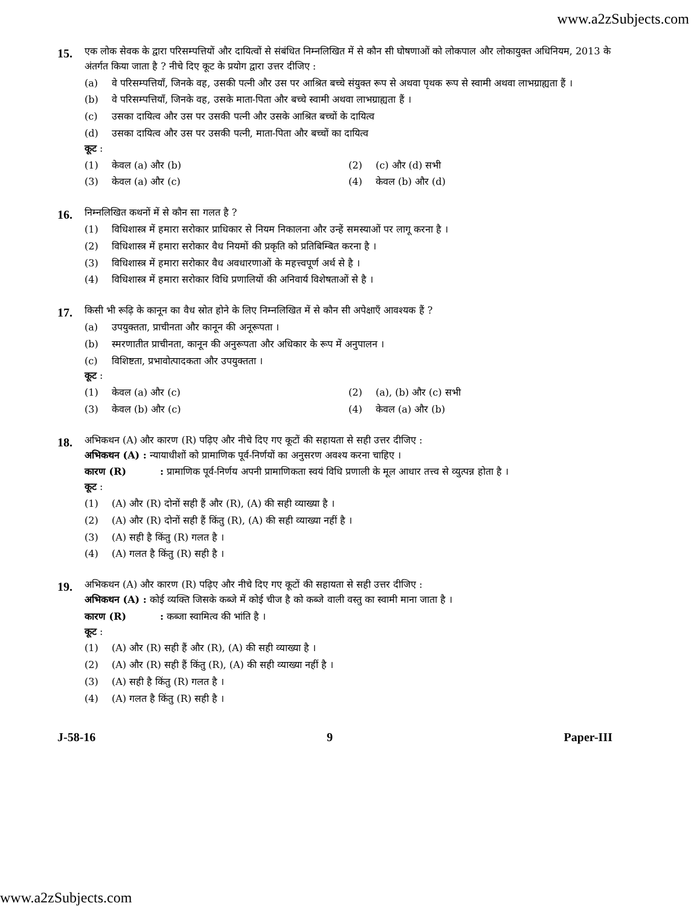www.a2zSubjects.com
15.
एक लोक सेवक के द्वारा परिसम्पत्तियों और दायित्वों से संबंधित निम्नलिखित में से कौन सी घोषणाओं को लोकपाल और लोकायुक्त अधिनियम, 2013 के अंतर्गत किया जाता है ? नीचे दिए कूट के प्रयोग द्वारा उत्तर दीजिए :
(a) वे परिसम्पत्तियाँ, जिनके वह, उसकी पत्नी और उस पर आश्रित बच्चे संयुक्त रूप से अथवा पृथक रूप से स्वामी अथवा लाभग्राह्यता हैं ।
(b) वे परिसम्पत्तियाँ, जिनके वह, उसके माता-पिता और बच्चे स्वामी अथवा लाभग्राह्यता हैं ।
(c) उसका दायित्व और उस पर उसकी पत्नी और उसके आश्रित बच्चों के दायित्व
(d) उसका दायित्व और उस पर उसकी पत्नी, माता-पिता और बच्चों का दायित्व
कूट :
(1) केवल (a) और (b) (2) (c) और (d) सभी
(3) केवल (a) और (c) (4) केवल (b) और (d)
16.
निम्नलिखित कथनों में से कौन सा गलत है ?
(1) विधिशास्त्र में हमारा सरोकार प्राधिकार से नियम निकालना और उन्हें समस्याओं पर लागू करना है ।
(2) विधिशास्त्र में हमारा सरोकार वैध नियमों की प्रकृति को प्रतिबिम्बित करना है ।
(3) विधिशास्त्र में हमारा सरोकार वैध अवधारणाओं के महत्त्वपूर्ण अर्थ से है ।
(4) विधिशास्त्र में हमारा सरोकार विधि प्रणालियों की अनिवार्य विशेषताओं से है ।
17.
किसी भी रूढ़ि के कानून का वैध स्रोत होने के लिए निम्नलिखित में से कौन सी अपेक्षाएँ आवश्यक हैं ?
(a) उपयुक्तता, प्राचीनता और कानून की अनूरूपता ।
(b) स्मरणातीत प्राचीनता, कानून की अनुरूपता और अधिकार के रूप में अनुपालन ।
(c) विशिष्टता, प्रभावोत्पादकता और उपयुक्तता ।
कूट :
(1) केवल (a) और (c) (2) (a), (b) और (c) सभी
(3) केवल (b) और (c) (4) केवल (a) और (b)
18.
अभिकथन (A) और कारण (R) पढ़िए और नीचे दिए गए कूटों की सहायता से सही उत्तर दीजिए :
अभिकथन (A) : न्यायाधीशों को प्रामाणिक पूर्व-निर्णयों का अनुसरण अवश्य करना चाहिए ।
कारण (R) : प्रामाणिक पूर्व-निर्णय अपनी प्रामाणिकता स्वयं विधि प्रणाली के मूल आधार तत्त्व से व्युत्पन्न होता है ।
कूट :
(1) (A) और (R) दोनों सही हैं और (R), (A) की सही व्याख्या है ।
(2) (A) और (R) दोनों सही हैं किंतु (R), (A) की सही व्याख्या नहीं है ।
(3) (A) सही है किंतु (R) गलत है ।
(4) (A) गलत है किंतु (R) सही है ।
19.
अभिकथन (A) और कारण (R) पढ़िए और नीचे दिए गए कूटों की सहायता से सही उत्तर दीजिए :
अभिकथन (A) : कोई व्यक्ति जिसके कब्जे में कोई चीज है को कब्जे वाली वस्तु का स्वामी माना जाता है ।
कारण (R) : कब्जा स्वामित्व की भांति है ।
कूट :
(1) (A) और (R) सही हैं और (R), (A) की सही व्याख्या है ।
(2) (A) और (R) सही हैं किंतु (R), (A) की सही व्याख्या नहीं है ।
(3) (A) सही है किंतु (R) गलत है ।
(4) (A) गलत है किंतु (R) सही है ।
J-58-16 9 Paper-III
www.a2zSubjects.com